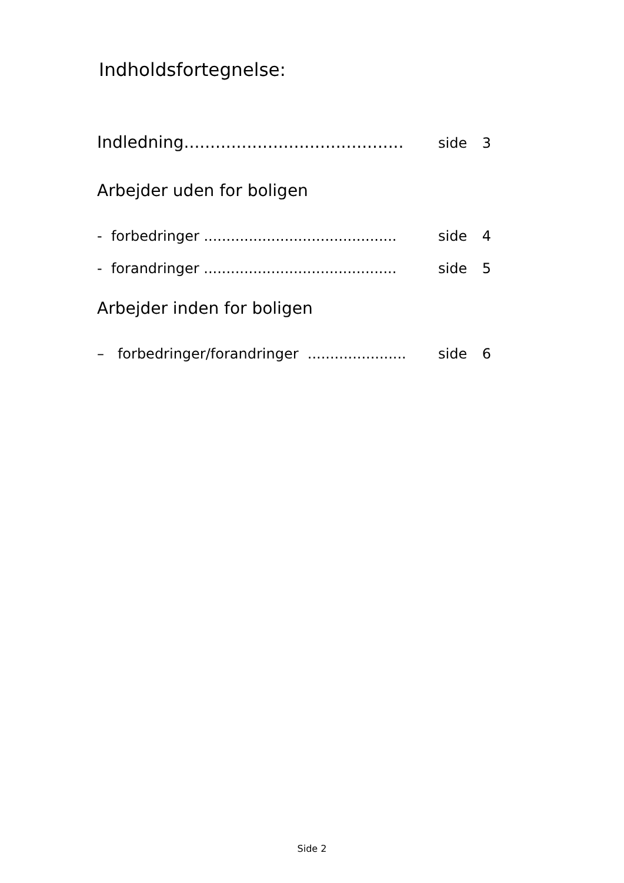Indholdsfortegnelse:
Indledning.......................................... side 3
Arbejder uden for boligen
- forbedringer ........................................... side 4
- forandringer ........................................... side 5
Arbejder inden for boligen
– forbedringer/forandringer ...................... side 6
Side 2